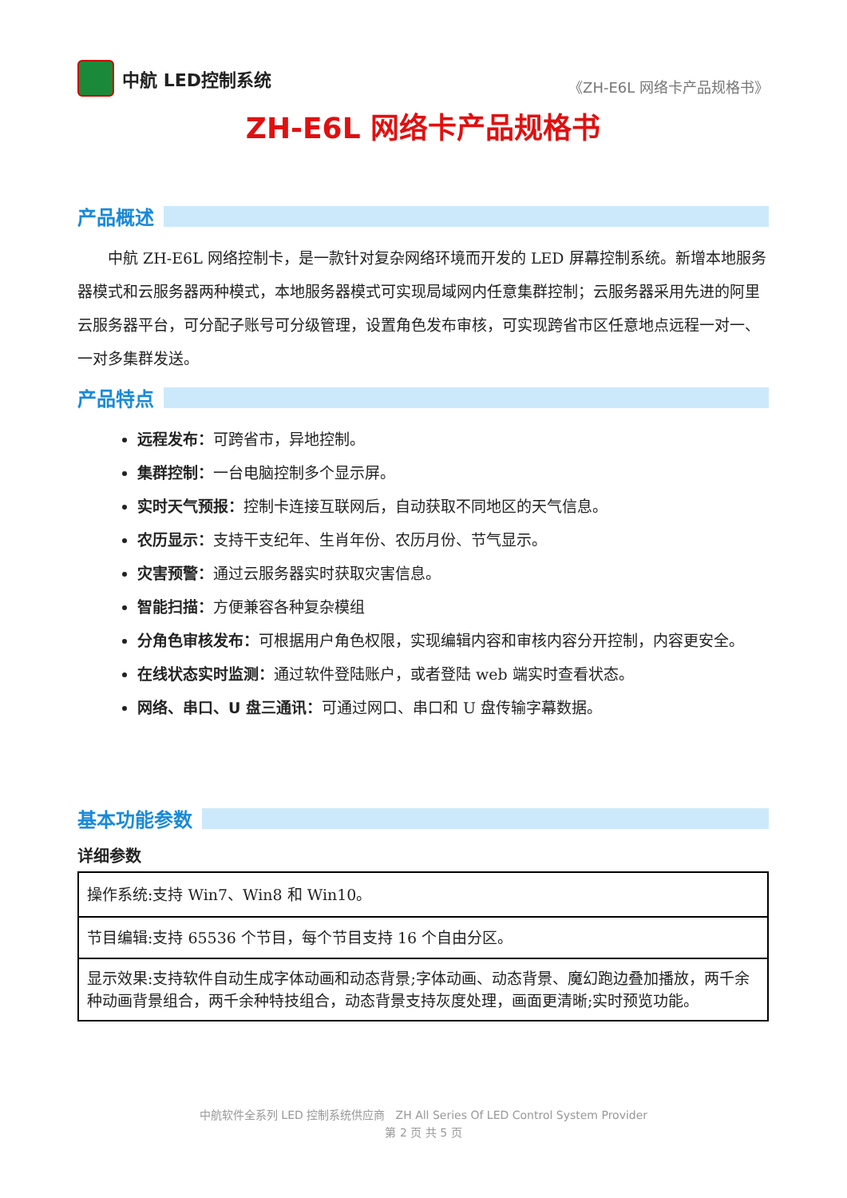中航 LED控制系统
《ZH-E6L 网络卡产品规格书》
ZH-E6L 网络卡产品规格书
产品概述
中航 ZH-E6L 网络控制卡，是一款针对复杂网络环境而开发的 LED 屏幕控制系统。新增本地服务器模式和云服务器两种模式，本地服务器模式可实现局域网内任意集群控制；云服务器采用先进的阿里云服务器平台，可分配子账号可分级管理，设置角色发布审核，可实现跨省市区任意地点远程一对一、一对多集群发送。
产品特点
远程发布：可跨省市，异地控制。
集群控制：一台电脑控制多个显示屏。
实时天气预报：控制卡连接互联网后，自动获取不同地区的天气信息。
农历显示：支持干支纪年、生肖年份、农历月份、节气显示。
灾害预警：通过云服务器实时获取灾害信息。
智能扫描：方便兼容各种复杂模组
分角色审核发布：可根据用户角色权限，实现编辑内容和审核内容分开控制，内容更安全。
在线状态实时监测：通过软件登陆账户，或者登陆 web 端实时查看状态。
网络、串口、U 盘三通讯：可通过网口、串口和 U 盘传输字幕数据。
基本功能参数
详细参数
| 操作系统:支持 Win7、Win8 和 Win10。 |
| 节目编辑:支持 65536 个节目，每个节目支持 16 个自由分区。 |
| 显示效果:支持软件自动生成字体动画和动态背景;字体动画、动态背景、魔幻跑边叠加播放，两千余种动画背景组合，两千余种特技组合，动态背景支持灰度处理，画面更清晰;实时预览功能。 |
中航软件全系列 LED 控制系统供应商 ZH All Series Of LED Control System Provider
第 2 页 共 5 页